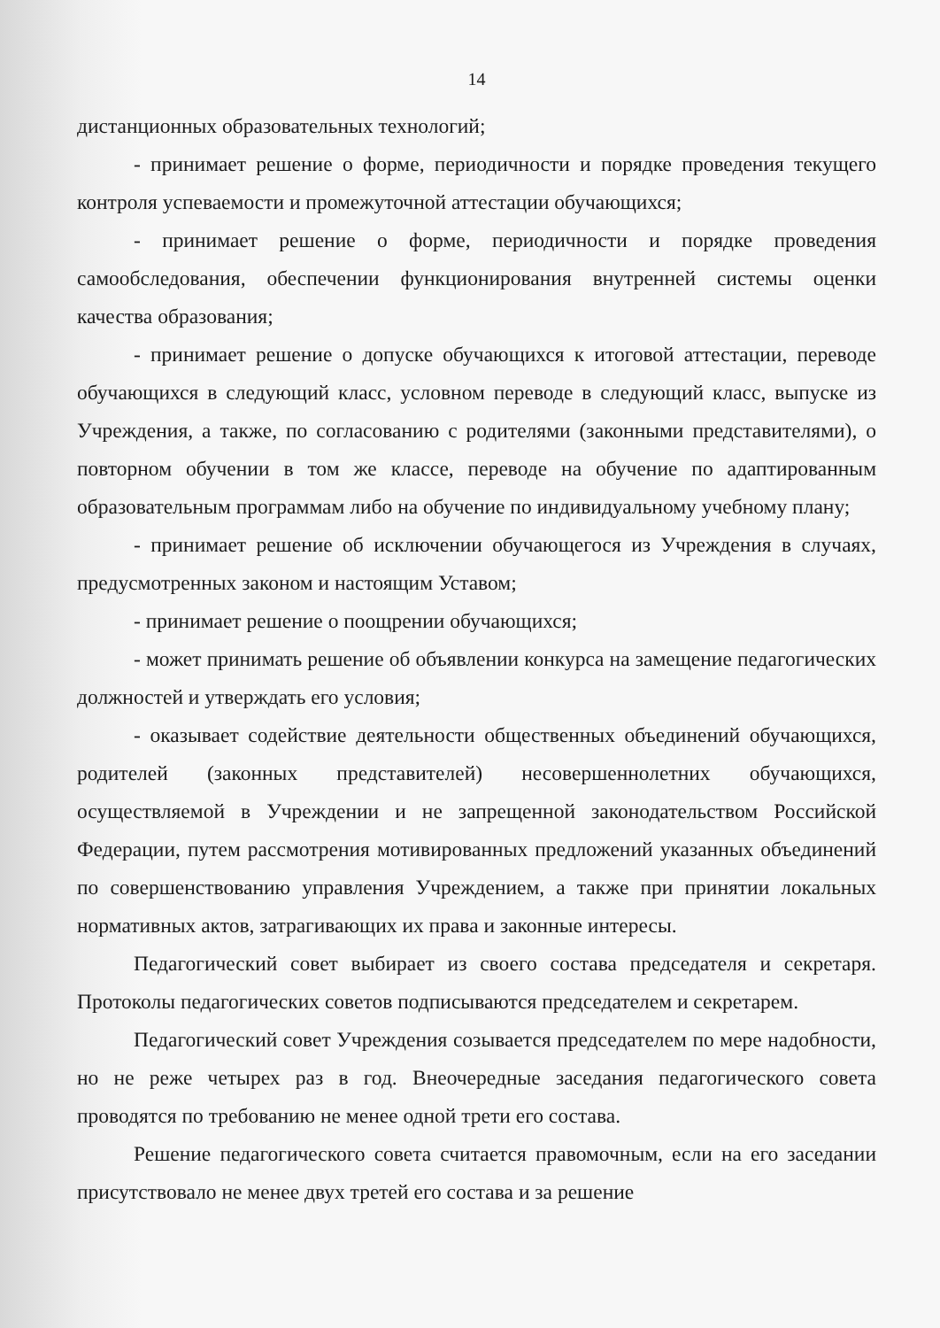14
дистанционных образовательных технологий;
- принимает решение о форме, периодичности и порядке проведения текущего контроля успеваемости и промежуточной аттестации обучающихся;
- принимает решение о форме, периодичности и порядке проведения самообследования, обеспечении функционирования внутренней системы оценки качества образования;
- принимает решение о допуске обучающихся к итоговой аттестации, переводе обучающихся в следующий класс, условном переводе в следующий класс, выпуске из Учреждения, а также, по согласованию с родителями (законными представителями), о повторном обучении в том же классе, переводе на обучение по адаптированным образовательным программам либо на обучение по индивидуальному учебному плану;
- принимает решение об исключении обучающегося из Учреждения в случаях, предусмотренных законом и настоящим Уставом;
- принимает решение о поощрении обучающихся;
- может принимать решение об объявлении конкурса на замещение педагогических должностей и утверждать его условия;
- оказывает содействие деятельности общественных объединений обучающихся, родителей (законных представителей) несовершеннолетних обучающихся, осуществляемой в Учреждении и не запрещенной законодательством Российской Федерации, путем рассмотрения мотивированных предложений указанных объединений по совершенствованию управления Учреждением, а также при принятии локальных нормативных актов, затрагивающих их права и законные интересы.
Педагогический совет выбирает из своего состава председателя и секретаря. Протоколы педагогических советов подписываются председателем и секретарем.
Педагогический совет Учреждения созывается председателем по мере надобности, но не реже четырех раз в год. Внеочередные заседания педагогического совета проводятся по требованию не менее одной трети его состава.
Решение педагогического совета считается правомочным, если на его заседании присутствовало не менее двух третей его состава и за решение